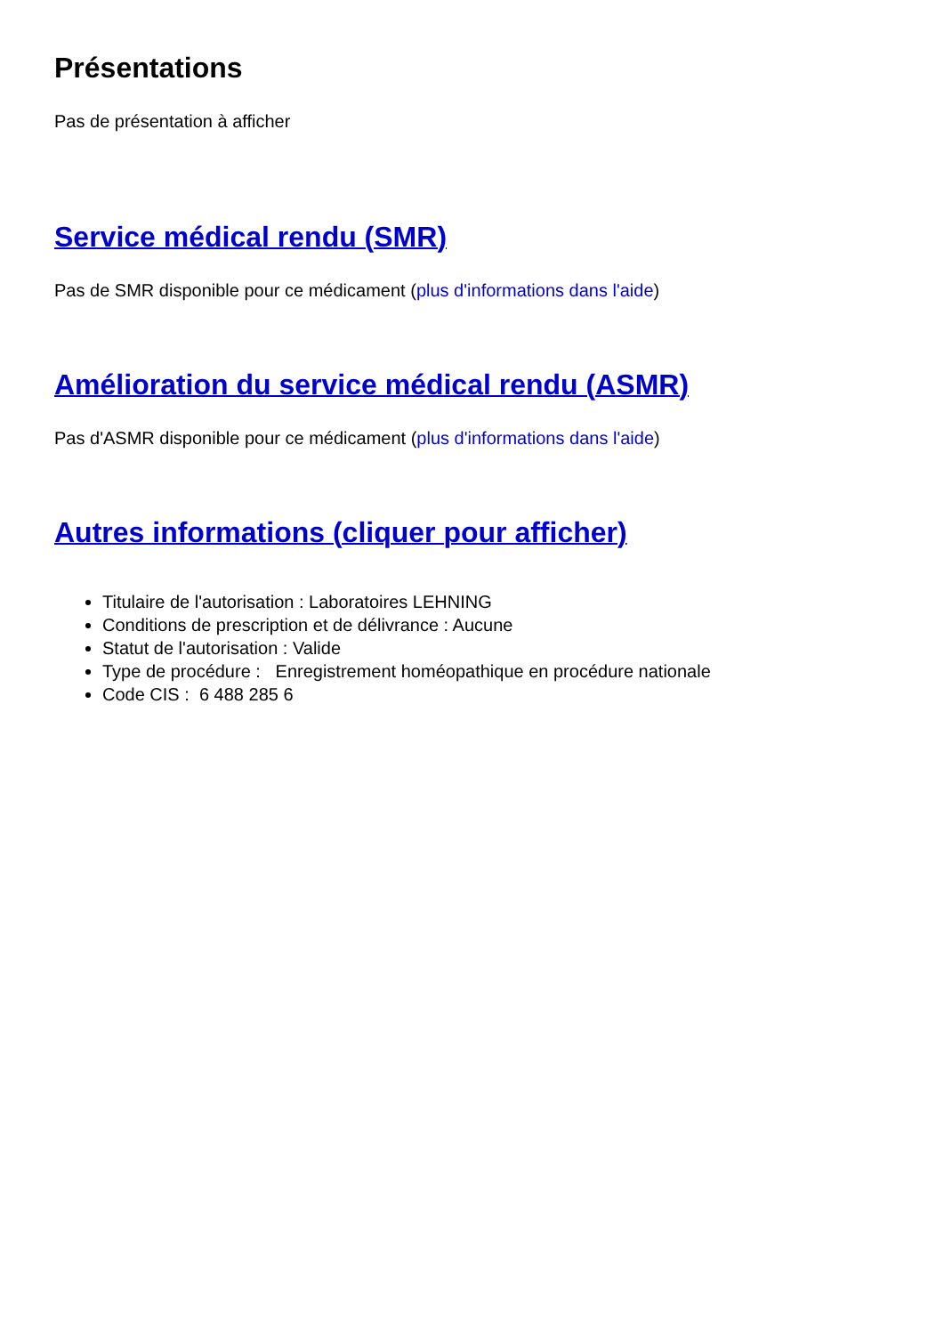Présentations
Pas de présentation à afficher
Service médical rendu (SMR)
Pas de SMR disponible pour ce médicament (plus d'informations dans l'aide)
Amélioration du service médical rendu (ASMR)
Pas d'ASMR disponible pour ce médicament (plus d'informations dans l'aide)
Autres informations (cliquer pour afficher)
Titulaire de l'autorisation : Laboratoires LEHNING
Conditions de prescription et de délivrance : Aucune
Statut de l'autorisation : Valide
Type de procédure : Enregistrement homéopathique en procédure nationale
Code CIS : 6 488 285 6